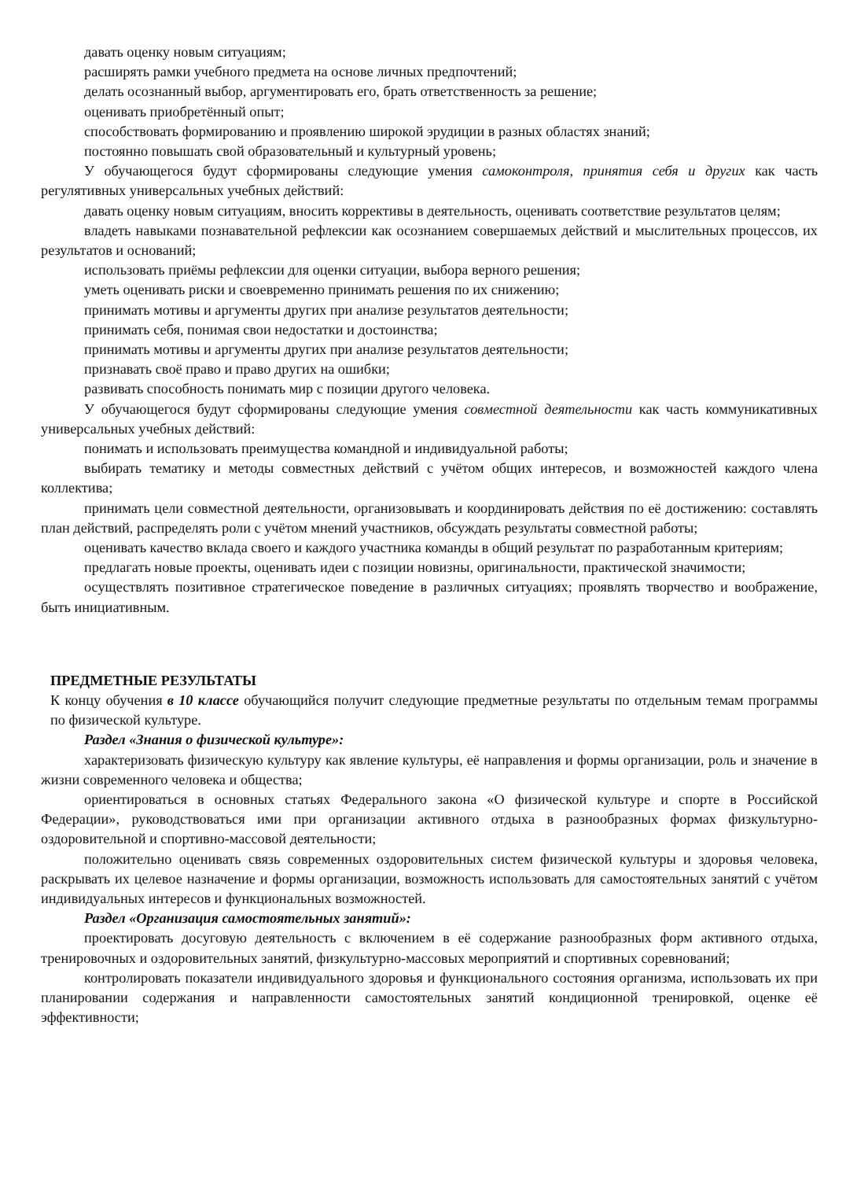давать оценку новым ситуациям;
расширять рамки учебного предмета на основе личных предпочтений;
делать осознанный выбор, аргументировать его, брать ответственность за решение;
оценивать приобретённый опыт;
способствовать формированию и проявлению широкой эрудиции в разных областях знаний;
постоянно повышать свой образовательный и культурный уровень;
У обучающегося будут сформированы следующие умения самоконтроля, принятия себя и других как часть регулятивных универсальных учебных действий:
давать оценку новым ситуациям, вносить коррективы в деятельность, оценивать соответствие результатов целям;
владеть навыками познавательной рефлексии как осознанием совершаемых действий и мыслительных процессов, их результатов и оснований;
использовать приёмы рефлексии для оценки ситуации, выбора верного решения;
уметь оценивать риски и своевременно принимать решения по их снижению;
принимать мотивы и аргументы других при анализе результатов деятельности;
принимать себя, понимая свои недостатки и достоинства;
принимать мотивы и аргументы других при анализе результатов деятельности;
признавать своё право и право других на ошибки;
развивать способность понимать мир с позиции другого человека.
У обучающегося будут сформированы следующие умения совместной деятельности как часть коммуникативных универсальных учебных действий:
понимать и использовать преимущества командной и индивидуальной работы;
выбирать тематику и методы совместных действий с учётом общих интересов, и возможностей каждого члена коллектива;
принимать цели совместной деятельности, организовывать и координировать действия по её достижению: составлять план действий, распределять роли с учётом мнений участников, обсуждать результаты совместной работы;
оценивать качество вклада своего и каждого участника команды в общий результат по разработанным критериям;
предлагать новые проекты, оценивать идеи с позиции новизны, оригинальности, практической значимости;
осуществлять позитивное стратегическое поведение в различных ситуациях; проявлять творчество и воображение, быть инициативным.
ПРЕДМЕТНЫЕ РЕЗУЛЬТАТЫ
К концу обучения в 10 классе обучающийся получит следующие предметные результаты по отдельным темам программы по физической культуре.
Раздел «Знания о физической культуре»:
характеризовать физическую культуру как явление культуры, её направления и формы организации, роль и значение в жизни современного человека и общества;
ориентироваться в основных статьях Федерального закона «О физической культуре и спорте в Российской Федерации», руководствоваться ими при организации активного отдыха в разнообразных формах физкультурно-оздоровительной и спортивно-массовой деятельности;
положительно оценивать связь современных оздоровительных систем физической культуры и здоровья человека, раскрывать их целевое назначение и формы организации, возможность использовать для самостоятельных занятий с учётом индивидуальных интересов и функциональных возможностей.
Раздел «Организация самостоятельных занятий»:
проектировать досуговую деятельность с включением в её содержание разнообразных форм активного отдыха, тренировочных и оздоровительных занятий, физкультурно-массовых мероприятий и спортивных соревнований;
контролировать показатели индивидуального здоровья и функционального состояния организма, использовать их при планировании содержания и направленности самостоятельных занятий кондиционной тренировкой, оценке её эффективности;